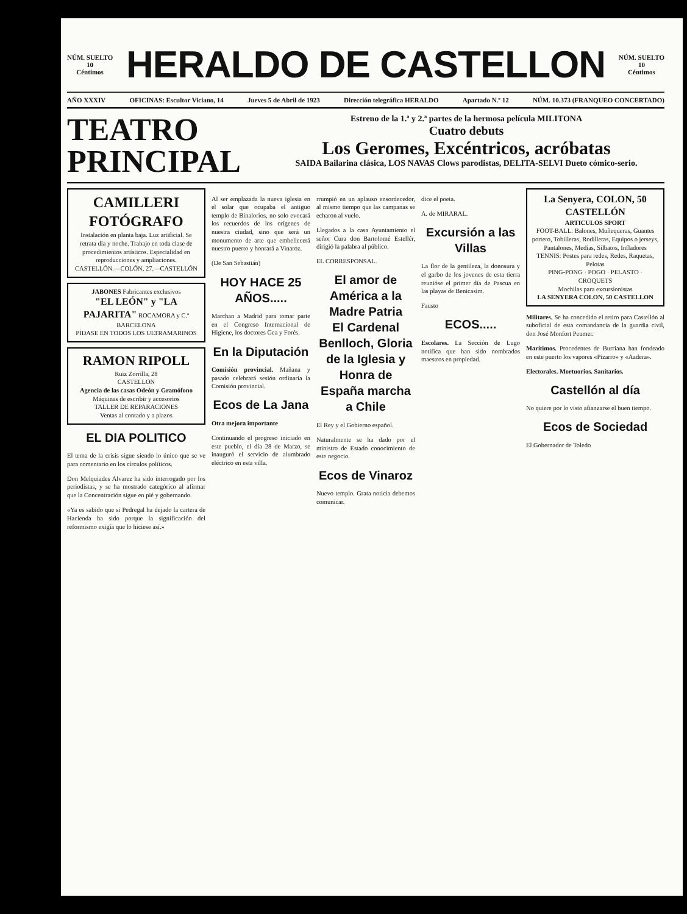NÚM. SUELTO
10
Céntimos
HERALDO DE CASTELLON
NÚM. SUELTO
10
Céntimos
AÑO XXXIV OFICINAS: Escultor Viciano, 14 Jueves 5 de Abril de 1923 Dirección telegráfica HERALDO Apartado N.º 12 NÚM. 10.373 (FRANQUEO CONCERTADO)
TEATRO
PRINCIPAL
Estreno de la 1.ª y 2.ª partes de la hermosa película MILITONA
Cuatro debuts
Los Geromes, Excéntricos, acróbatas
SAIDA Bailarina clásica, LOS NAVAS Clows parodistas, DELITA-SELVI Dueto cómico-serio.
CAMILLERI
FOTÓGRAFO
Instalación en planta baja. Luz artificial. Se retrata día y noche. Trabajo en toda clase de procedimientos artísticos. Especialidad en reproducciones y ampliaciones.
CASTELLÓN.—COLÓN, 27.—CASTELLÓN
JABONES Fabricantes exclusivos
"EL LEÓN" y "LA PAJARITA" ROCAMORA y C.ª BARCELONA
PÍDASE EN TODOS LOS ULTRAMARINOS
RAMON RIPOLL
Ruiz Zorrilla, 28
CASTELLON
Agencia de las casas Odeón y Gramófono
Máquinas de escribir y accesorios
TALLER DE REPARACIONES
Ventas al contado y a plazos
EL DIA POLITICO
El tema de la crisis sigue siendo lo único que se ve para comentario en los círculos políticos.
Don Melquiades Alvarez ha sido interrogado por los periodistas, y se ha mostrado categórico al afirmar que la Concentración sigue en pié y gobernando.
«Ya es sabido que si Pedregal ha dejado la cartera de Hacienda ha sido porque la significación del reformismo exigía que lo hiciese así.»
Al ser emplazada la nueva iglesia en el solar que ocupaba el antiguo templo de Binalorios, no solo evocará los recuerdos de los orígenes de nuestra ciudad, sino que será un monumento de arte que embellecerá nuestro puerto y honrará a Vinaroz.
(De San Sebastián)
HOY HACE 25 AÑOS.....
Marchan a Madrid para tomar parte en el Congreso Internacional de Higiene, los doctores Gea y Forés.
En la Diputación
Comisión provincial. Mañana y pasado celebrará sesión ordinaria la Comisión provincial.
Ecos de La Jana
Otra mejora importante
Continuando el progreso iniciado en este pueblo, el día 28 de Marzo, se inauguró el servicio de alumbrado eléctrico en esta villa.
rrumpió en un aplauso ensordecedor, al mismo tiempo que las campanas se echaron al vuelo.
Llegados a la casa Ayuntamiento el señor Cura don Bartolomé Estellér, dirigió la palabra al público.
EL CORRESPONSAL.
El amor de América a la Madre Patria
El Cardenal Benlloch, Gloria de la Iglesia y Honra de España marcha a Chile
El Rey y el Gobierno español.
Naturalmente se ha dado por el ministro de Estado conocimiento de este negocio.
Ecos de Vinaroz
Nuevo templo. Grata noticia debemos comunicar.
dice el poeta.
A. de MIRARAL.
Excursión a las Villas
La flor de la gentileza, la donosura y el garbo de los jovenes de esta tierra reunióse el primer día de Pascua en las playas de Benicasim.
Fausto
ECOS.....
Escolares. La Sección de Lugo notifica que han sido nombrados maestros en propiedad.
La Senyera, COLON, 50 CASTELLÓN
ARTICULOS SPORT
FOOT-BALL: Balones, Muñequeras, Guantes portero, Tobilleras, Rodilleras, Equipos o jerseys, Pantalones, Medias, Silbatos, Infladores
TENNIS: Postes para redes, Redes, Raquetas, Pelotas
PING-PONG · POGO · PELASTO · CROQUETS
Mochilas para excursionistas
LA SENYERA COLON, 50 CASTELLON
Militares. Se ha concedido el retiro para Castellón al suboficial de esta comandancia de la guardia civil, don José Monfort Peumer.
Marítimos. Procedentes de Burriana han fondeado en este puerto los vapores «Pizarro» y «Aadera».
Electorales. Mortuorios. Sanitarios.
Castellón al día
No quiere por lo visto afianzarse el buen tiempo.
Ecos de Sociedad
El Gobernador de Toledo